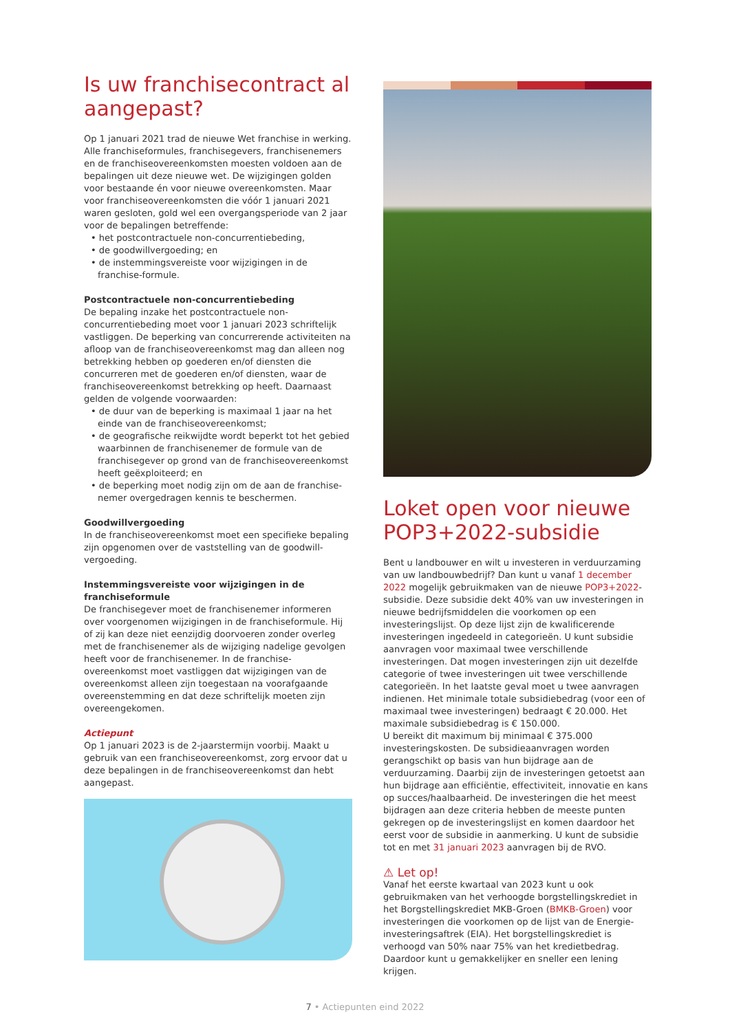Is uw franchisecontract al aangepast?
Op 1 januari 2021 trad de nieuwe Wet franchise in werking. Alle franchiseformules, franchisegevers, franchisenemers en de franchiseovereenkomsten moesten voldoen aan de bepalingen uit deze nieuwe wet. De wijzigingen golden voor bestaande én voor nieuwe overeenkomsten. Maar voor franchiseovereenkomsten die vóór 1 januari 2021 waren gesloten, gold wel een overgangsperiode van 2 jaar voor de bepalingen betreffende:
• het postcontractuele non-concurrentiebeding,
• de goodwillvergoeding; en
• de instemmingsvereiste voor wijzigingen in de franchise-formule.
Postcontractuele non-concurrentiebeding
De bepaling inzake het postcontractuele non-concurrentiebeding moet voor 1 januari 2023 schriftelijk vastliggen. De beperking van concurrerende activiteiten na afloop van de franchiseovereenkomst mag dan alleen nog betrekking hebben op goederen en/of diensten die concurreren met de goederen en/of diensten, waar de franchiseovereenkomst betrekking op heeft. Daarnaast gelden de volgende voorwaarden:
• de duur van de beperking is maximaal 1 jaar na het einde van de franchiseovereenkomst;
• de geografische reikwijdte wordt beperkt tot het gebied waarbinnen de franchisenemer de formule van de franchisegever op grond van de franchiseovereenkomst heeft geëxploiteerd; en
• de beperking moet nodig zijn om de aan de franchise-nemer overgedragen kennis te beschermen.
Goodwillvergoeding
In de franchiseovereenkomst moet een specifieke bepaling zijn opgenomen over de vaststelling van de goodwill-vergoeding.
Instemmingsvereiste voor wijzigingen in de franchiseformule
De franchisegever moet de franchisenemer informeren over voorgenomen wijzigingen in de franchiseformule. Hij of zij kan deze niet eenzijdig doorvoeren zonder overleg met de franchisenemer als de wijziging nadelige gevolgen heeft voor de franchisenemer. In de franchise-overeenkomst moet vastliggen dat wijzigingen van de overeenkomst alleen zijn toegestaan na voorafgaande overeenstemming en dat deze schriftelijk moeten zijn overeengekomen.
Actiepunt
Op 1 januari 2023 is de 2-jaarstermijn voorbij. Maakt u gebruik van een franchiseovereenkomst, zorg ervoor dat u deze bepalingen in de franchiseovereenkomst dan hebt aangepast.
Loket open voor nieuwe POP3+2022-subsidie
Bent u landbouwer en wilt u investeren in verduurzaming van uw landbouwbedrijf? Dan kunt u vanaf 1 december 2022 mogelijk gebruikmaken van de nieuwe POP3+2022-subsidie. Deze subsidie dekt 40% van uw investeringen in nieuwe bedrijfsmiddelen die voorkomen op een investeringslijst. Op deze lijst zijn de kwalificerende investeringen ingedeeld in categorieën. U kunt subsidie aanvragen voor maximaal twee verschillende investeringen. Dat mogen investeringen zijn uit dezelfde categorie of twee investeringen uit twee verschillende categorieën. In het laatste geval moet u twee aanvragen indienen. Het minimale totale subsidiebedrag (voor een of maximaal twee investeringen) bedraagt € 20.000. Het maximale subsidiebedrag is € 150.000.
U bereikt dit maximum bij minimaal € 375.000 investeringskosten. De subsidieaanvragen worden gerangschikt op basis van hun bijdrage aan de verduurzaming. Daarbij zijn de investeringen getoetst aan hun bijdrage aan efficiëntie, effectiviteit, innovatie en kans op succes/haalbaarheid. De investeringen die het meest bijdragen aan deze criteria hebben de meeste punten gekregen op de investeringslijst en komen daardoor het eerst voor de subsidie in aanmerking. U kunt de subsidie tot en met 31 januari 2023 aanvragen bij de RVO.
⚠ Let op!
Vanaf het eerste kwartaal van 2023 kunt u ook gebruikmaken van het verhoogde borgstellingskrediet in het Borgstellingskrediet MKB-Groen (BMKB-Groen) voor investeringen die voorkomen op de lijst van de Energie-investeringsaftrek (EIA). Het borgstellingskrediet is verhoogd van 50% naar 75% van het kredietbedrag. Daardoor kunt u gemakkelijker en sneller een lening krijgen.
7 • Actiepunten eind 2022